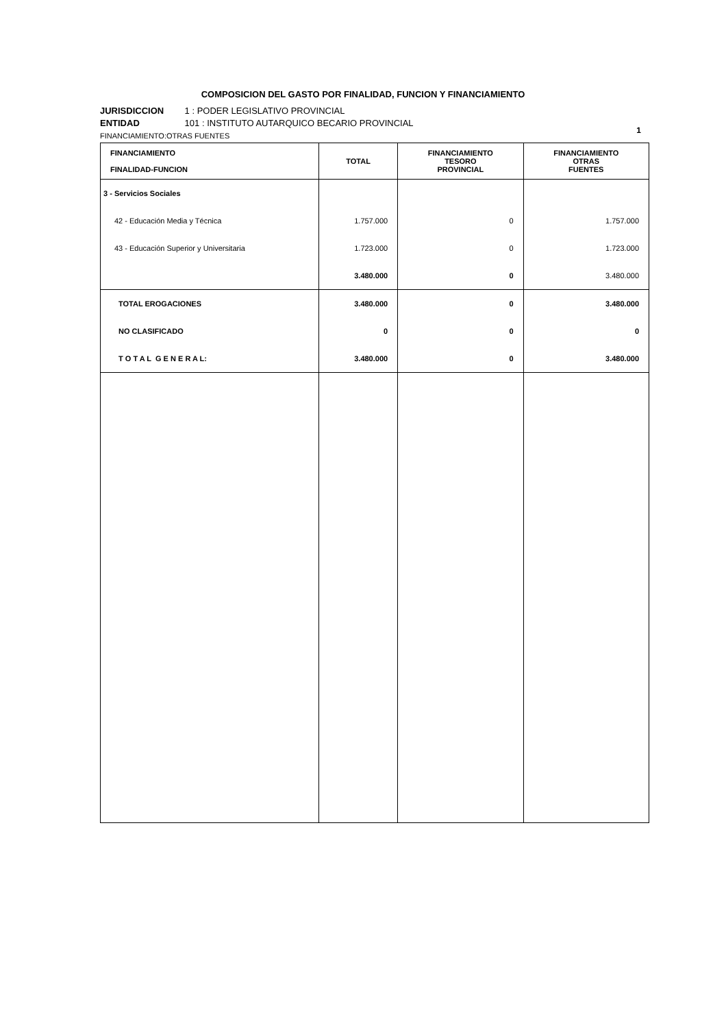COMPOSICION DEL GASTO POR FINALIDAD, FUNCION Y FINANCIAMIENTO
JURISDICCION 1 : PODER LEGISLATIVO PROVINCIAL
ENTIDAD 101 : INSTITUTO AUTARQUICO BECARIO PROVINCIAL
FINANCIAMIENTO:OTRAS FUENTES
1
| FINANCIAMIENTO FINALIDAD-FUNCION | TOTAL | FINANCIAMIENTO TESORO PROVINCIAL | FINANCIAMIENTO OTRAS FUENTES |
| --- | --- | --- | --- |
| 3 - Servicios Sociales | | | |
| 42 - Educación Media y Técnica | 1.757.000 | 0 | 1.757.000 |
| 43 - Educación Superior y Universitaria | 1.723.000 | 0 | 1.723.000 |
| | 3.480.000 | 0 | 3.480.000 |
| TOTAL EROGACIONES | 3.480.000 | 0 | 3.480.000 |
| NO CLASIFICADO | 0 | 0 | 0 |
| T O T A L G E N E R A L: | 3.480.000 | 0 | 3.480.000 |